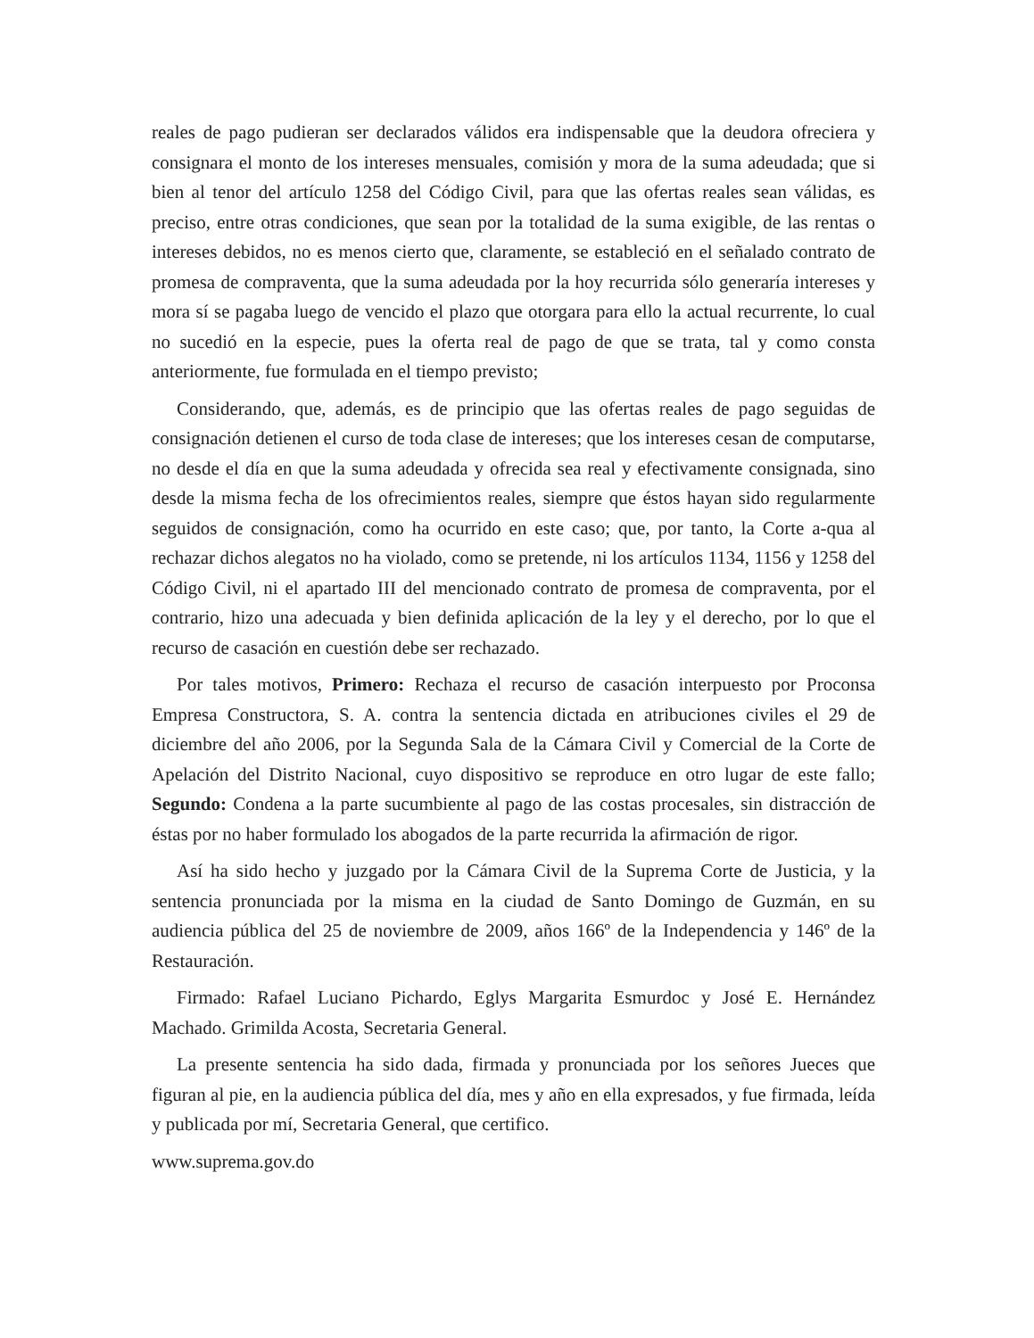reales de pago pudieran ser declarados válidos era indispensable que la deudora ofreciera y consignara el monto de los intereses mensuales, comisión y mora de la suma adeudada; que si bien al tenor del artículo 1258 del Código Civil, para que las ofertas reales sean válidas, es preciso, entre otras condiciones, que sean por la totalidad de la suma exigible, de las rentas o intereses debidos, no es menos cierto que, claramente, se estableció en el señalado contrato de promesa de compraventa, que la suma adeudada por la hoy recurrida sólo generaría intereses y mora sí se pagaba luego de vencido el plazo que otorgara para ello la actual recurrente, lo cual no sucedió en la especie, pues la oferta real de pago de que se trata, tal y como consta anteriormente, fue formulada en el tiempo previsto;
Considerando, que, además, es de principio que las ofertas reales de pago seguidas de consignación detienen el curso de toda clase de intereses; que los intereses cesan de computarse, no desde el día en que la suma adeudada y ofrecida sea real y efectivamente consignada, sino desde la misma fecha de los ofrecimientos reales, siempre que éstos hayan sido regularmente seguidos de consignación, como ha ocurrido en este caso; que, por tanto, la Corte a-qua al rechazar dichos alegatos no ha violado, como se pretende, ni los artículos 1134, 1156 y 1258 del Código Civil, ni el apartado III del mencionado contrato de promesa de compraventa, por el contrario, hizo una adecuada y bien definida aplicación de la ley y el derecho, por lo que el recurso de casación en cuestión debe ser rechazado.
Por tales motivos, Primero: Rechaza el recurso de casación interpuesto por Proconsa Empresa Constructora, S. A. contra la sentencia dictada en atribuciones civiles el 29 de diciembre del año 2006, por la Segunda Sala de la Cámara Civil y Comercial de la Corte de Apelación del Distrito Nacional, cuyo dispositivo se reproduce en otro lugar de este fallo; Segundo: Condena a la parte sucumbiente al pago de las costas procesales, sin distracción de éstas por no haber formulado los abogados de la parte recurrida la afirmación de rigor.
Así ha sido hecho y juzgado por la Cámara Civil de la Suprema Corte de Justicia, y la sentencia pronunciada por la misma en la ciudad de Santo Domingo de Guzmán, en su audiencia pública del 25 de noviembre de 2009, años 166º de la Independencia y 146º de la Restauración.
Firmado: Rafael Luciano Pichardo, Eglys Margarita Esmurdoc y José E. Hernández Machado. Grimilda Acosta, Secretaria General.
La presente sentencia ha sido dada, firmada y pronunciada por los señores Jueces que figuran al pie, en la audiencia pública del día, mes y año en ella expresados, y fue firmada, leída y publicada por mí, Secretaria General, que certifico.
www.suprema.gov.do